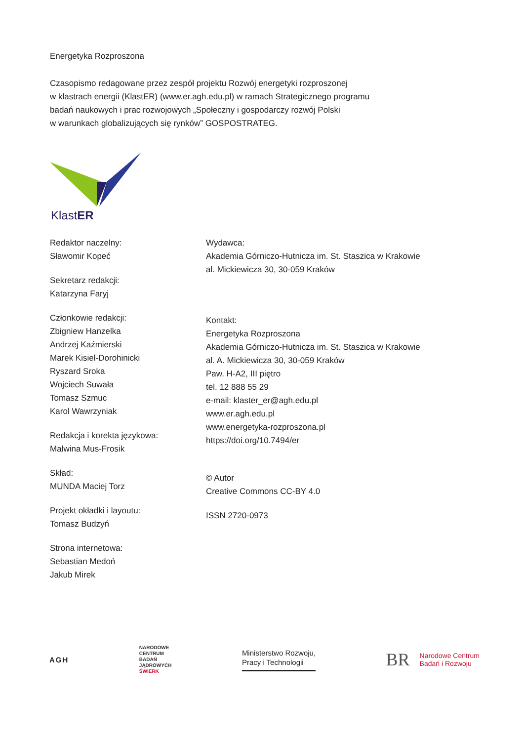Energetyka Rozproszona
Czasopismo redagowane przez zespół projektu Rozwój energetyki rozproszonej
w klastrach energii (KlastER) (www.er.agh.edu.pl) w ramach Strategicznego programu
badań naukowych i prac rozwojowych „Społeczny i gospodarczy rozwój Polski
w warunkach globalizujących się rynków” GOSPOSTRATEG.
KlastER
Redaktor naczelny:
Sławomir Kopeć
Sekretarz redakcji:
Katarzyna Faryj
Członkowie redakcji:
Zbigniew Hanzelka
Andrzej Kaźmierski
Marek Kisiel-Dorohinicki
Ryszard Sroka
Wojciech Suwała
Tomasz Szmuc
Karol Wawrzyniak
Redakcja i korekta językowa:
Malwina Mus-Frosik
Skład:
MUNDA Maciej Torz
Projekt okładki i layoutu:
Tomasz Budzyń
Strona internetowa:
Sebastian Medoń
Jakub Mirek
Wydawca:
Akademia Górniczo-Hutnicza im. St. Staszica w Krakowie
al. Mickiewicza 30, 30-059 Kraków
Kontakt:
Energetyka Rozproszona
Akademia Górniczo-Hutnicza im. St. Staszica w Krakowie
al. A. Mickiewicza 30, 30-059 Kraków
Paw. H-A2, III piętro
tel. 12 888 55 29
e-mail: klaster_er@agh.edu.pl
www.er.agh.edu.pl
www.energetyka-rozproszona.pl
https://doi.org/10.7494/er
© Autor
Creative Commons CC-BY 4.0
ISSN 2720-0973
AGH
NARODOWE
CENTRUM
BADAŃ
JĄDROWYCH
ŚWIERK
Ministerstwo Rozwoju,
Pracy i Technologii
BR Narodowe Centrum
Badań i Rozwoju